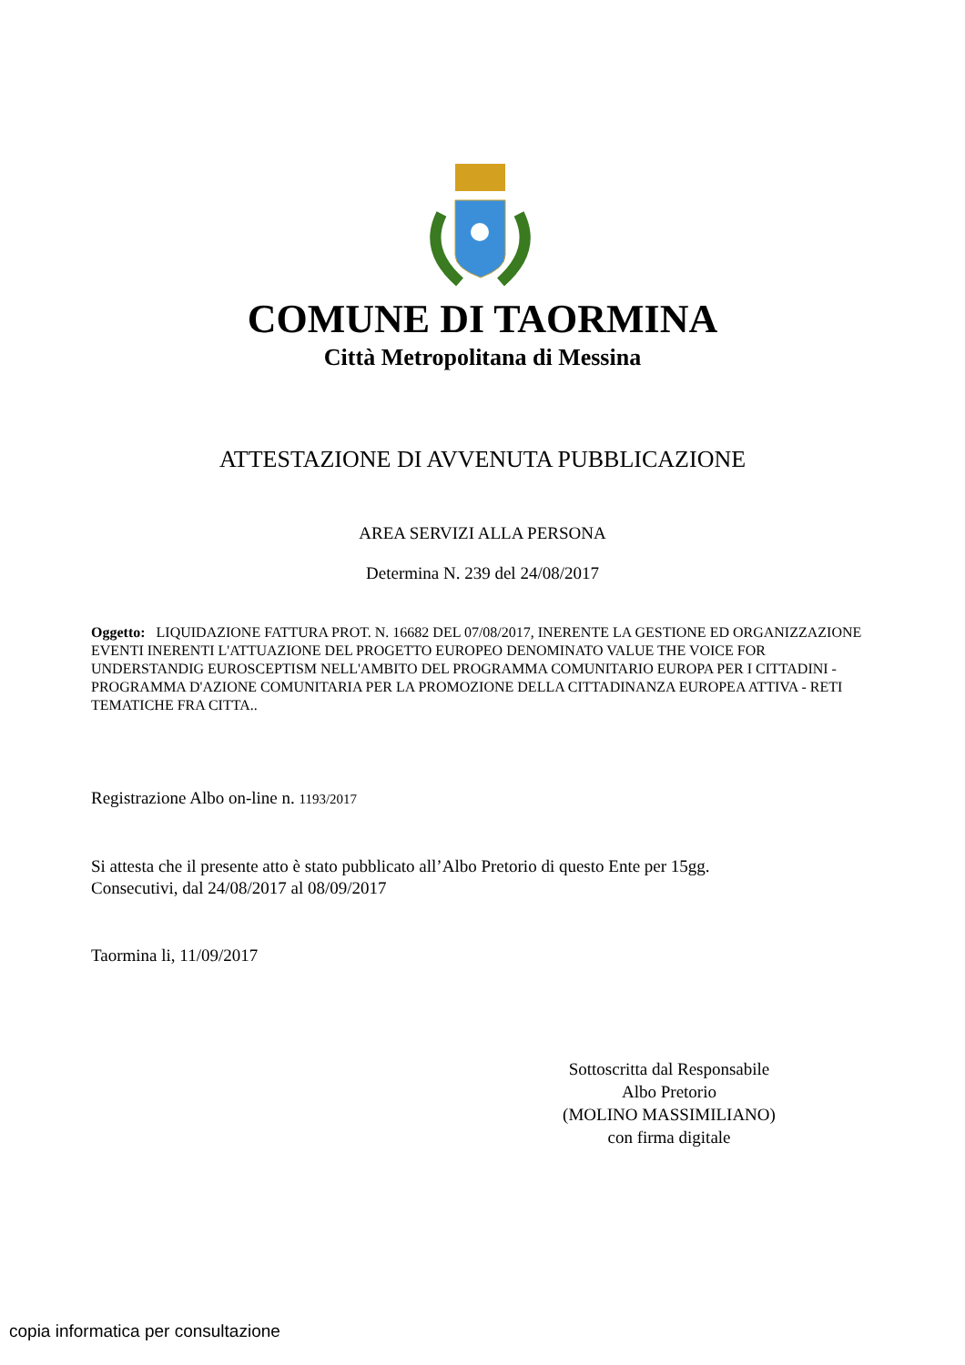COMUNE DI TAORMINA
Città Metropolitana di Messina
ATTESTAZIONE DI AVVENUTA PUBBLICAZIONE
AREA SERVIZI ALLA PERSONA
Determina N. 239 del 24/08/2017
Oggetto: LIQUIDAZIONE FATTURA PROT. N. 16682 DEL 07/08/2017, INERENTE LA GESTIONE ED ORGANIZZAZIONE EVENTI INERENTI L'ATTUAZIONE DEL PROGETTO EUROPEO DENOMINATO VALUE THE VOICE FOR UNDERSTANDIG EUROSCEPTISM NELL'AMBITO DEL PROGRAMMA COMUNITARIO EUROPA PER I CITTADINI - PROGRAMMA D'AZIONE COMUNITARIA PER LA PROMOZIONE DELLA CITTADINANZA EUROPEA ATTIVA - RETI TEMATICHE FRA CITTA..
Registrazione Albo on-line n. 1193/2017
Si attesta che il presente atto è stato pubblicato all’Albo Pretorio di questo Ente per 15gg.
Consecutivi, dal 24/08/2017 al 08/09/2017
Taormina li, 11/09/2017
Sottoscritta dal Responsabile
Albo Pretorio
(MOLINO MASSIMILIANO)
con firma digitale
copia informatica per consultazione